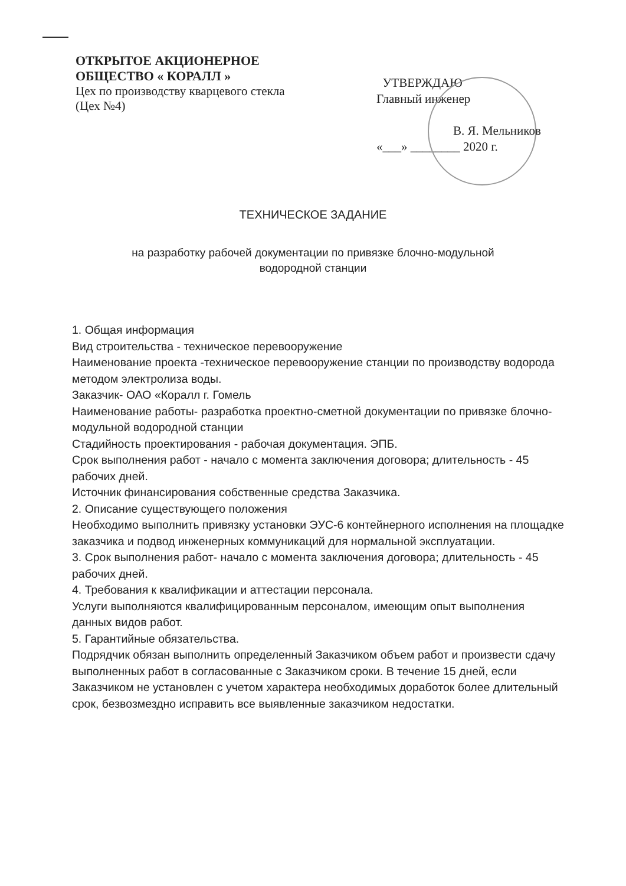ОТКРЫТОЕ АКЦИОНЕРНОЕ
ОБЩЕСТВО « КОРАЛЛ »
Цех по производству кварцевого стекла
(Цех №4)
УТВЕРЖДАЮ
Главный инженер
В. Я. Мельников
«___» ________ 2020 г.
ТЕХНИЧЕСКОЕ ЗАДАНИЕ
на разработку рабочей документации по привязке блочно-модульной
водородной станции
1. Общая информация
Вид строительства - техническое перевооружение
Наименование проекта -техническое перевооружение станции по производству водорода методом электролиза воды.
Заказчик- ОАО «Коралл г. Гомель
Наименование работы- разработка проектно-сметной документации по привязке блочно-модульной водородной станции
Стадийность проектирования - рабочая документация. ЭПБ.
Срок выполнения работ - начало с момента заключения договора; длительность - 45 рабочих дней.
Источник финансирования собственные средства Заказчика.
2. Описание существующего положения
Необходимо выполнить привязку установки ЭУС-6 контейнерного исполнения на площадке заказчика и подвод инженерных коммуникаций для нормальной эксплуатации.
3. Срок выполнения работ- начало с момента заключения договора; длительность - 45 рабочих дней.
4. Требования к квалификации и аттестации персонала.
Услуги выполняются квалифицированным персоналом, имеющим опыт выполнения данных видов работ.
5. Гарантийные обязательства.
Подрядчик обязан выполнить определенный Заказчиком объем работ и произвести сдачу выполненных работ в согласованные с Заказчиком сроки. В течение 15 дней, если Заказчиком не установлен с учетом характера необходимых доработок более длительный срок, безвозмездно исправить все выявленные заказчиком недостатки.